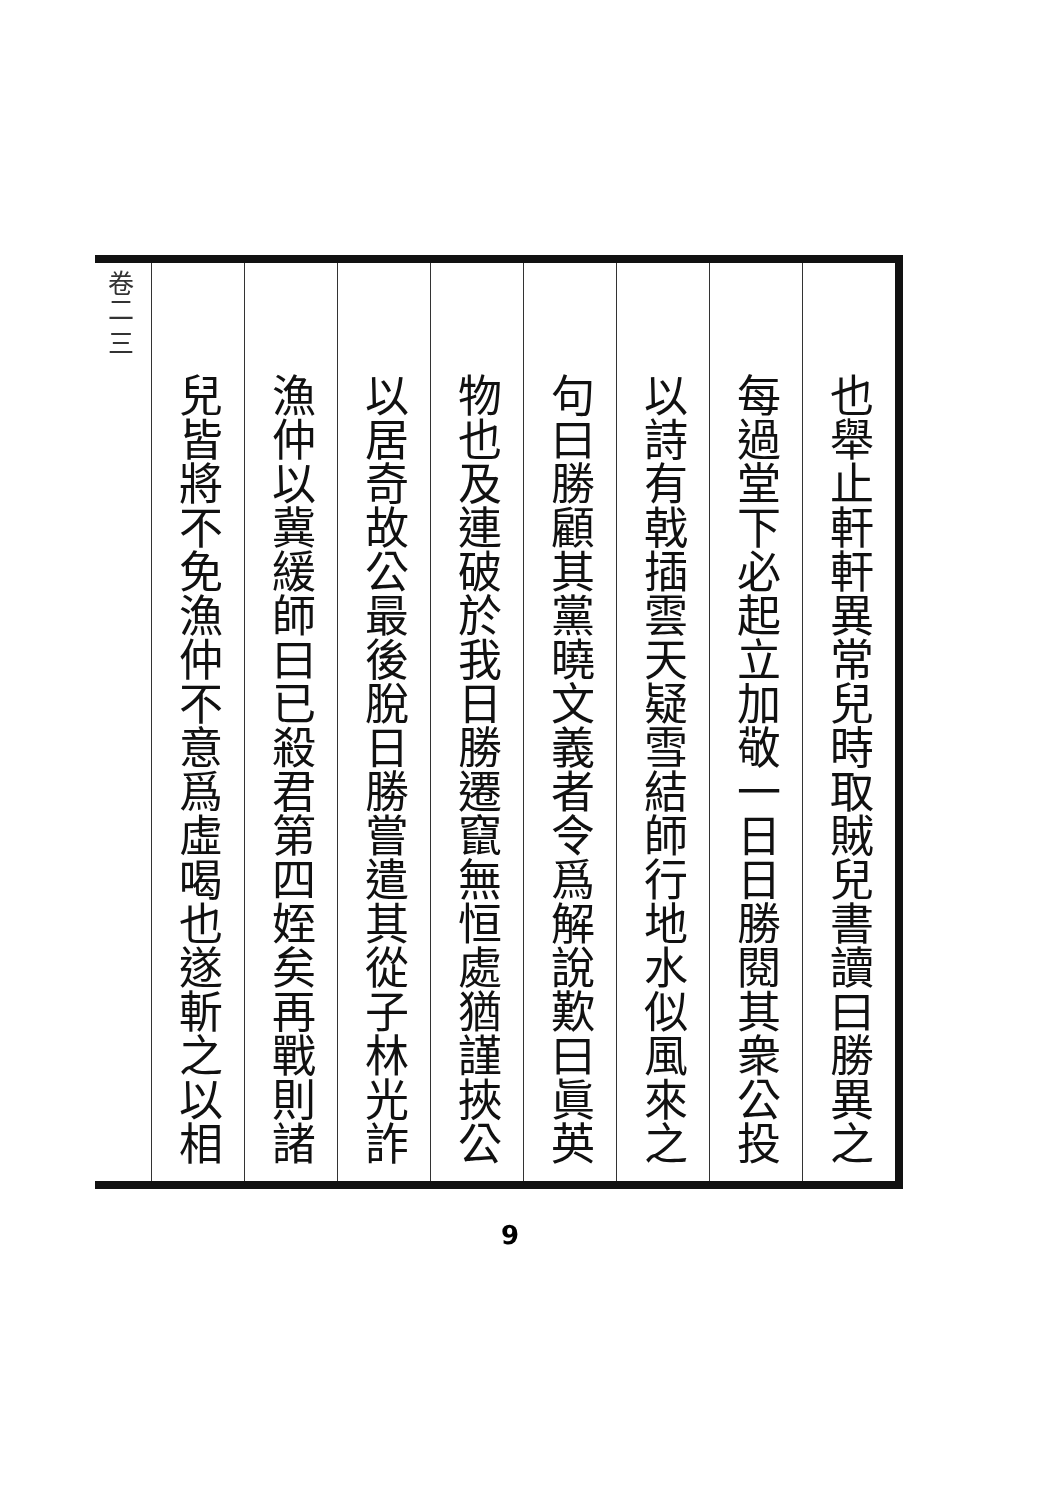卷二 三
也舉止軒軒異常兒時取賊兒書讀曰勝異之
每過堂下必起立加敬一日日勝閱其衆公投
以詩有戟插雲天疑雪結師行地水似風來之
句曰勝顧其黨曉文義者令爲解說歎曰眞英
物也及連破於我日勝遷竄無恒處猶謹挾公
以居奇故公最後脫日勝嘗遣其從子林光詐
漁仲以冀緩師曰已殺君第四姪矣再戰則諸
兒皆將不免漁仲不意爲虛喝也遂斬之以相
9